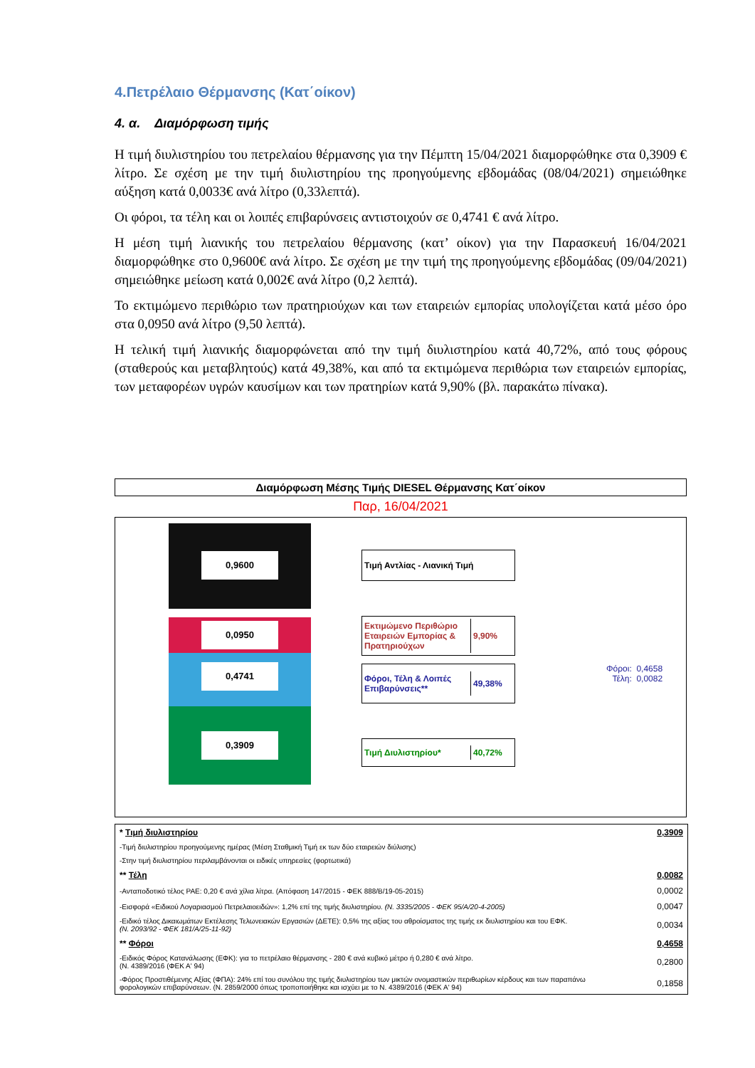4.Πετρέλαιο Θέρμανσης (Κατ΄οίκον)
4. α. Διαμόρφωση τιμής
Η τιμή διυλιστηρίου του πετρελαίου θέρμανσης για την Πέμπτη 15/04/2021 διαμορφώθηκε στα 0,3909 € λίτρο. Σε σχέση με την τιμή διυλιστηρίου της προηγούμενης εβδομάδας (08/04/2021) σημειώθηκε αύξηση κατά 0,0033€ ανά λίτρο (0,33λεπτά).
Οι φόροι, τα τέλη και οι λοιπές επιβαρύνσεις αντιστοιχούν σε 0,4741 € ανά λίτρο.
Η μέση τιμή λιανικής του πετρελαίου θέρμανσης (κατ’ οίκον) για την Παρασκευή 16/04/2021 διαμορφώθηκε στο 0,9600€ ανά λίτρο. Σε σχέση με την τιμή της προηγούμενης εβδομάδας (09/04/2021) σημειώθηκε μείωση κατά 0,002€ ανά λίτρο (0,2 λεπτά).
Το εκτιμώμενο περιθώριο των πρατηριούχων και των εταιρειών εμπορίας υπολογίζεται κατά μέσο όρο στα 0,0950 ανά λίτρο (9,50 λεπτά).
Η τελική τιμή λιανικής διαμορφώνεται από την τιμή διυλιστηρίου κατά 40,72%, από τους φόρους (σταθερούς και μεταβλητούς) κατά 49,38%, και από τα εκτιμώμενα περιθώρια των εταιρειών εμπορίας, των μεταφορέων υγρών καυσίμων και των πρατηρίων κατά 9,90% (βλ. παρακάτω πίνακα).
Διαμόρφωση Μέσης Τιμής DIESEL Θέρμανσης Κατ΄οίκον
Παρ, 16/04/2021
0,9600
0,0950
0,4741
0,3909
Τιμή Αντλίας - Λιανική Τιμή
Εκτιμώμενο Περιθώριο Εταιρειών Εμπορίας & Πρατηριούχων
9,90%
Φόροι, Τέλη & Λοιπές Επιβαρύνσεις**
49,38%
Τιμή Διυλιστηρίου* 40,72%
Φόροι: 0,4658
Τέλη: 0,0082
| * Τιμή διυλιστηρίου | 0,3909 |
| -Τιμή διυλιστηρίου προηγούμενης ημέρας (Μέση Σταθμική Τιμή εκ των δύο εταιρειών διύλισης) | |
| -Στην τιμή διυλιστηρίου περιλαμβάνονται οι ειδικές υπηρεσίες (φορτωτικά) | |
| ** Τέλη | 0,0082 |
| -Ανταποδοτικό τέλος ΡΑΕ: 0,20 € ανά χίλια λίτρα. (Απόφαση 147/2015 - ΦΕΚ 888/Β/19-05-2015) | 0,0002 |
| -Εισφορά «Ειδικού Λογαριασμού Πετρελαιοειδών»: 1,2% επί της τιμής διυλιστηρίου. (Ν. 3335/2005 - ΦΕΚ 95/Α/20-4-2005) | 0,0047 |
| -Ειδικό τέλος Δικαιωμάτων Εκτέλεσης Τελωνειακών Εργασιών (ΔΕΤΕ): 0,5% της αξίας του αθροίσματος της τιμής εκ διυλιστηρίου και του ΕΦΚ. (Ν. 2093/92 - ΦΕΚ 181/Α/25-11-92) | 0,0034 |
| ** Φόροι | 0,4658 |
| -Ειδικός Φόρος Κατανάλωσης (ΕΦΚ): για το πετρέλαιο θέρμανσης - 280 € ανά κυβικό μέτρο ή 0,280 € ανά λίτρο. (Ν. 4389/2016 (ΦΕΚ Α' 94) | 0,2800 |
| -Φόρος Προστιθέμενης Αξίας (ΦΠΑ): 24% επί του συνόλου της τιμής διυλιστηρίου των μικτών ονομαστικών περιθωρίων κέρδους και των παραπάνω φορολογικών επιβαρύνσεων. (Ν. 2859/2000 όπως τροποποιήθηκε και ισχύει με το Ν. 4389/2016 (ΦΕΚ Α' 94) | 0,1858 |